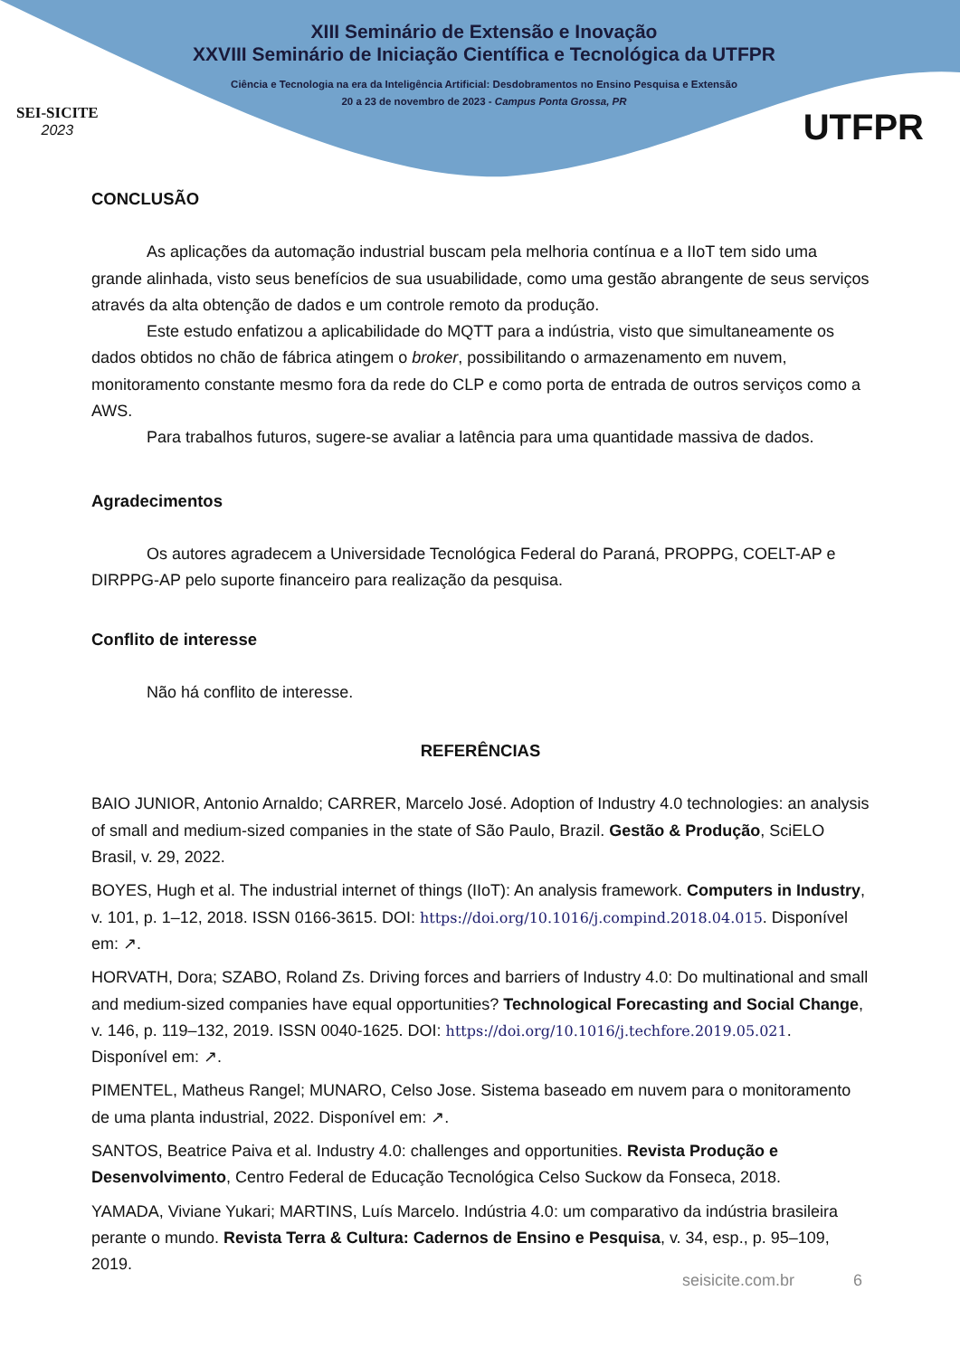SEI-SICITE
2023
XIII Seminário de Extensão e Inovação
XXVIII Seminário de Iniciação Científica e Tecnológica da UTFPR
Ciência e Tecnologia na era da Inteligência Artificial: Desdobramentos no Ensino Pesquisa e Extensão
20 a 23 de novembro de 2023 - Campus Ponta Grossa, PR
UTFPR
CONCLUSÃO
As aplicações da automação industrial buscam pela melhoria contínua e a IIoT tem sido uma grande alinhada, visto seus benefícios de sua usuabilidade, como uma gestão abrangente de seus serviços através da alta obtenção de dados e um controle remoto da produção.
Este estudo enfatizou a aplicabilidade do MQTT para a indústria, visto que simultaneamente os dados obtidos no chão de fábrica atingem o broker, possibilitando o armazenamento em nuvem, monitoramento constante mesmo fora da rede do CLP e como porta de entrada de outros serviços como a AWS.
Para trabalhos futuros, sugere-se avaliar a latência para uma quantidade massiva de dados.
Agradecimentos
Os autores agradecem a Universidade Tecnológica Federal do Paraná, PROPPG, COELT-AP e DIRPPG-AP pelo suporte financeiro para realização da pesquisa.
Conflito de interesse
Não há conflito de interesse.
REFERÊNCIAS
BAIO JUNIOR, Antonio Arnaldo; CARRER, Marcelo José. Adoption of Industry 4.0 technologies: an analysis of small and medium-sized companies in the state of São Paulo, Brazil. Gestão & Produção, SciELO Brasil, v. 29, 2022.
BOYES, Hugh et al. The industrial internet of things (IIoT): An analysis framework. Computers in Industry, v. 101, p. 1–12, 2018. ISSN 0166-3615. DOI: https://doi.org/10.1016/j.compind.2018.04.015. Disponível em: ↗.
HORVATH, Dora; SZABO, Roland Zs. Driving forces and barriers of Industry 4.0: Do multinational and small and medium-sized companies have equal opportunities? Technological Forecasting and Social Change, v. 146, p. 119–132, 2019. ISSN 0040-1625. DOI: https://doi.org/10.1016/j.techfore.2019.05.021. Disponível em: ↗.
PIMENTEL, Matheus Rangel; MUNARO, Celso Jose. Sistema baseado em nuvem para o monitoramento de uma planta industrial, 2022. Disponível em: ↗.
SANTOS, Beatrice Paiva et al. Industry 4.0: challenges and opportunities. Revista Produção e Desenvolvimento, Centro Federal de Educação Tecnológica Celso Suckow da Fonseca, 2018.
YAMADA, Viviane Yukari; MARTINS, Luís Marcelo. Indústria 4.0: um comparativo da indústria brasileira perante o mundo. Revista Terra & Cultura: Cadernos de Ensino e Pesquisa, v. 34, esp., p. 95–109, 2019.
seisicite.com.br 6